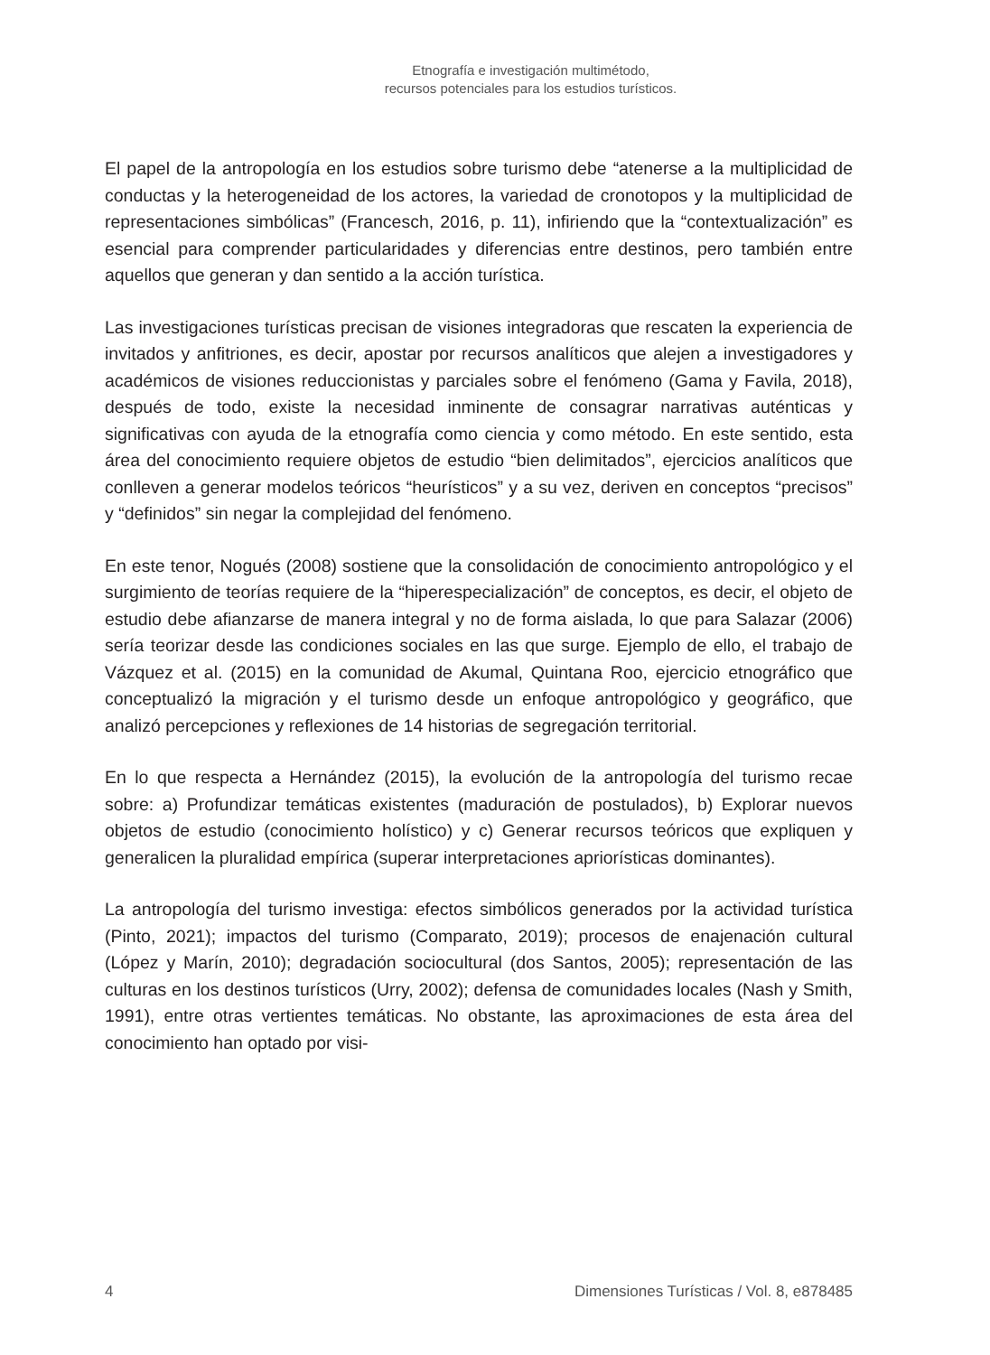Etnografía e investigación multimétodo,
recursos potenciales para los estudios turísticos.
El papel de la antropología en los estudios sobre turismo debe “atenerse a la multiplicidad de conductas y la heterogeneidad de los actores, la variedad de cronotopos y la multiplicidad de representaciones simbólicas” (Francesch, 2016, p. 11), infiriendo que la “contextualización” es esencial para comprender particularidades y diferencias entre destinos, pero también entre aquellos que generan y dan sentido a la acción turística.
Las investigaciones turísticas precisan de visiones integradoras que rescaten la experiencia de invitados y anfitriones, es decir, apostar por recursos analíticos que alejen a investigadores y académicos de visiones reduccionistas y parciales sobre el fenómeno (Gama y Favila, 2018), después de todo, existe la necesidad inminente de consagrar narrativas auténticas y significativas con ayuda de la etnografía como ciencia y como método. En este sentido, esta área del conocimiento requiere objetos de estudio “bien delimitados”, ejercicios analíticos que conlleven a generar modelos teóricos “heurísticos” y a su vez, deriven en conceptos “precisos” y “definidos” sin negar la complejidad del fenómeno.
En este tenor, Nogués (2008) sostiene que la consolidación de conocimiento antropológico y el surgimiento de teorías requiere de la “hiperespecialización” de conceptos, es decir, el objeto de estudio debe afianzarse de manera integral y no de forma aislada, lo que para Salazar (2006) sería teorizar desde las condiciones sociales en las que surge. Ejemplo de ello, el trabajo de Vázquez et al. (2015) en la comunidad de Akumal, Quintana Roo, ejercicio etnográfico que conceptualizó la migración y el turismo desde un enfoque antropológico y geográfico, que analizó percepciones y reflexiones de 14 historias de segregación territorial.
En lo que respecta a Hernández (2015), la evolución de la antropología del turismo recae sobre: a) Profundizar temáticas existentes (maduración de postulados), b) Explorar nuevos objetos de estudio (conocimiento holístico) y c) Generar recursos teóricos que expliquen y generalicen la pluralidad empírica (superar interpretaciones apriorísticas dominantes).
La antropología del turismo investiga: efectos simbólicos generados por la actividad turística (Pinto, 2021); impactos del turismo (Comparato, 2019); procesos de enajenación cultural (López y Marín, 2010); degradación sociocultural (dos Santos, 2005); representación de las culturas en los destinos turísticos (Urry, 2002); defensa de comunidades locales (Nash y Smith, 1991), entre otras vertientes temáticas. No obstante, las aproximaciones de esta área del conocimiento han optado por visi-
4 Dimensiones Turísticas / Vol. 8, e878485